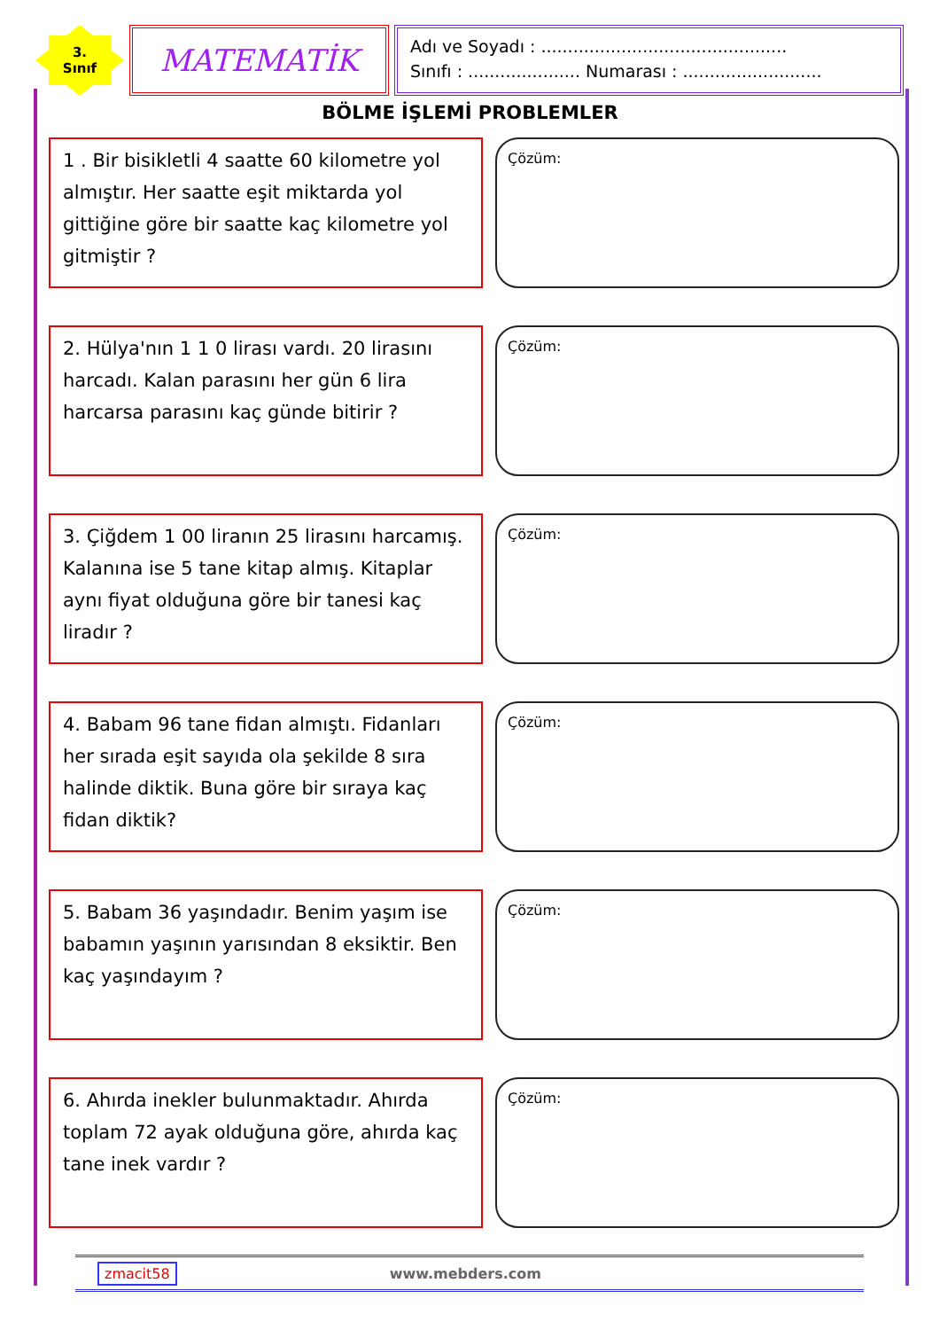3.
Sınıf
MATEMATİK
Adı ve Soyadı : ..............................................
Sınıfı : ..................... Numarası : ..........................
BÖLME İŞLEMİ PROBLEMLER
1 . Bir bisikletli 4 saatte 60 kilometre yol almıştır. Her saatte eşit miktarda yol gittiğine göre bir saatte kaç kilometre yol gitmiştir ?
Çözüm:
2. Hülya'nın 1 1 0 lirası vardı. 20 lirasını harcadı. Kalan parasını her gün 6 lira harcarsa parasını kaç günde bitirir ?
Çözüm:
3. Çiğdem 1 00 liranın 25 lirasını harcamış. Kalanına ise 5 tane kitap almış. Kitaplar aynı fiyat olduğuna göre bir tanesi kaç liradır ?
Çözüm:
4. Babam 96 tane fidan almıştı. Fidanları her sırada eşit sayıda ola şekilde 8 sıra halinde diktik. Buna göre bir sıraya kaç fidan diktik?
Çözüm:
5. Babam 36 yaşındadır. Benim yaşım ise babamın yaşının yarısından 8 eksiktir. Ben kaç yaşındayım ?
Çözüm:
6. Ahırda inekler bulunmaktadır. Ahırda toplam 72 ayak olduğuna göre, ahırda kaç tane inek vardır ?
Çözüm:
zmacit58 www.mebders.com